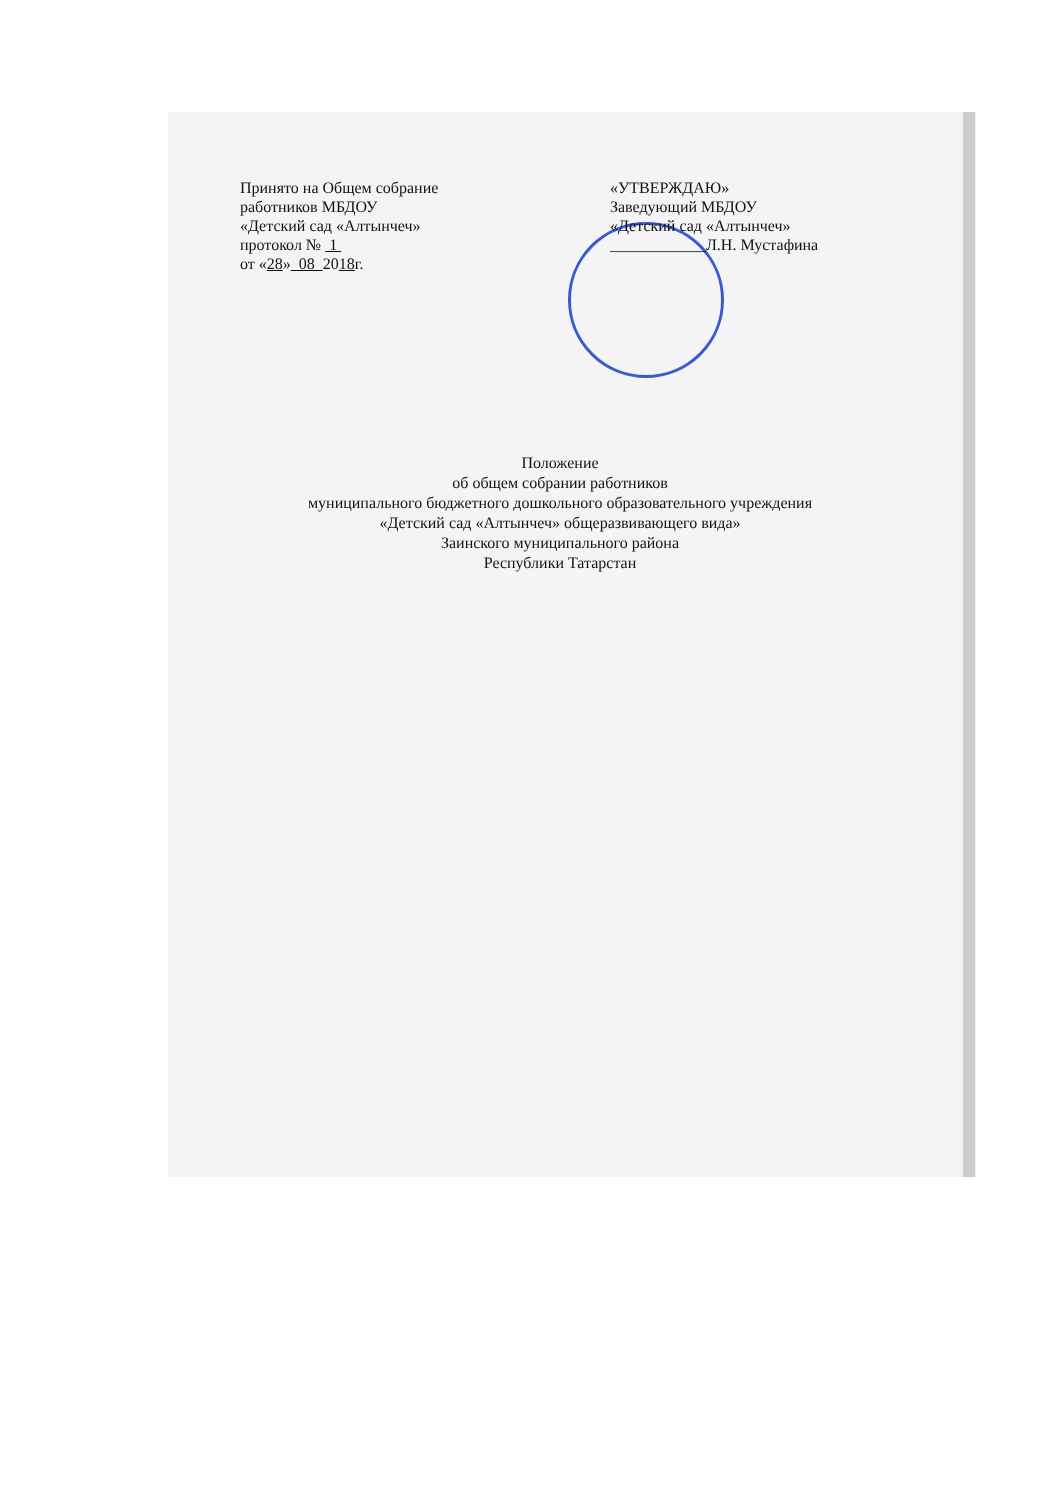Принято на Общем собрание
работников МБДОУ
«Детский сад «Алтынчеч»
протокол № 1
от «28» 08 2018г.
«УТВЕРЖДАЮ»
Заведующий МБДОУ
«Детский сад «Алтынчеч»
____________Л.Н. Мустафина
Положение
об общем собрании работников
муниципального бюджетного дошкольного образовательного учреждения
«Детский сад «Алтынчеч» общеразвивающего вида»
Заинского муниципального района
Республики Татарстан